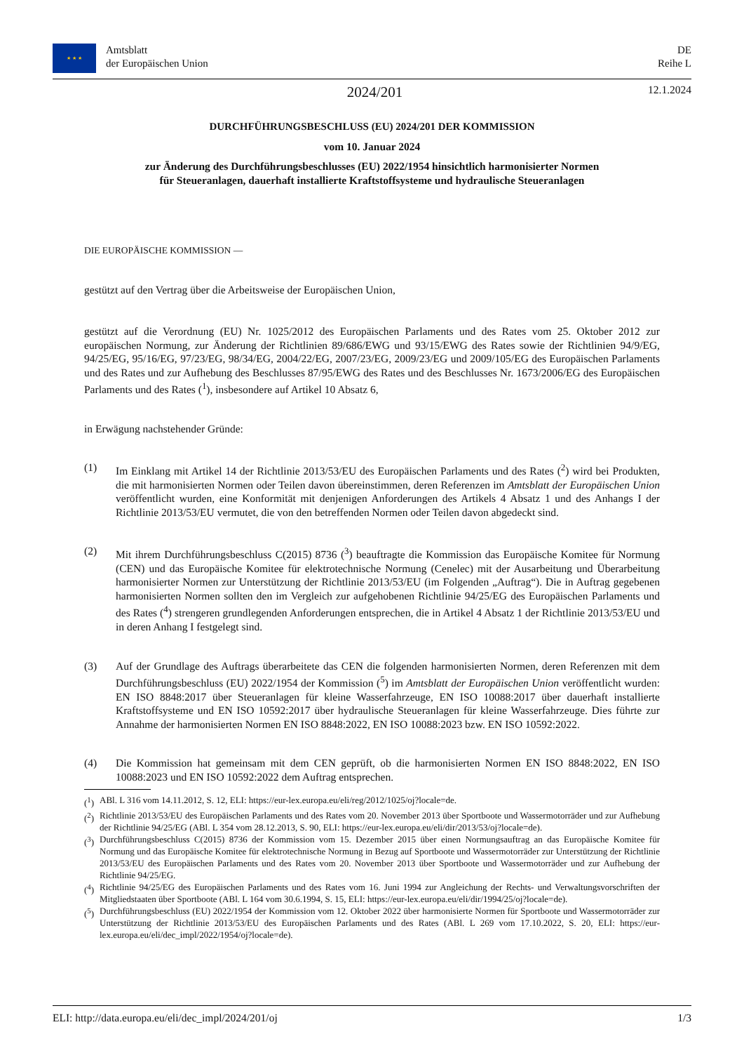★ ★ ★
Amtsblatt
der Europäischen Union
DE
Reihe L
2024/201
12.1.2024
DURCHFÜHRUNGSBESCHLUSS (EU) 2024/201 DER KOMMISSION
vom 10. Januar 2024
zur Änderung des Durchführungsbeschlusses (EU) 2022/1954 hinsichtlich harmonisierter Normen
für Steueranlagen, dauerhaft installierte Kraftstoffsysteme und hydraulische Steueranlagen
DIE EUROPÄISCHE KOMMISSION —
gestützt auf den Vertrag über die Arbeitsweise der Europäischen Union,
gestützt auf die Verordnung (EU) Nr. 1025/2012 des Europäischen Parlaments und des Rates vom 25. Oktober 2012 zur europäischen Normung, zur Änderung der Richtlinien 89/686/EWG und 93/15/EWG des Rates sowie der Richtlinien 94/9/EG, 94/25/EG, 95/16/EG, 97/23/EG, 98/34/EG, 2004/22/EG, 2007/23/EG, 2009/23/EG und 2009/105/EG des Europäischen Parlaments und des Rates und zur Aufhebung des Beschlusses 87/95/EWG des Rates und des Beschlusses Nr. 1673/2006/EG des Europäischen Parlaments und des Rates (<sup>1</sup>), insbesondere auf Artikel 10 Absatz 6,
in Erwägung nachstehender Gründe:
(1) Im Einklang mit Artikel 14 der Richtlinie 2013/53/EU des Europäischen Parlaments und des Rates (<sup>2</sup>) wird bei Produkten, die mit harmonisierten Normen oder Teilen davon übereinstimmen, deren Referenzen im Amtsblatt der Europäischen Union veröffentlicht wurden, eine Konformität mit denjenigen Anforderungen des Artikels 4 Absatz 1 und des Anhangs I der Richtlinie 2013/53/EU vermutet, die von den betreffenden Normen oder Teilen davon abgedeckt sind.
(2) Mit ihrem Durchführungsbeschluss C(2015) 8736 (<sup>3</sup>) beauftragte die Kommission das Europäische Komitee für Normung (CEN) und das Europäische Komitee für elektrotechnische Normung (Cenelec) mit der Ausarbeitung und Überarbeitung harmonisierter Normen zur Unterstützung der Richtlinie 2013/53/EU (im Folgenden „Auftrag“). Die in Auftrag gegebenen harmonisierten Normen sollten den im Vergleich zur aufgehobenen Richtlinie 94/25/EG des Europäischen Parlaments und des Rates (<sup>4</sup>) strengeren grundlegenden Anforderungen entsprechen, die in Artikel 4 Absatz 1 der Richtlinie 2013/53/EU und in deren Anhang I festgelegt sind.
(3) Auf der Grundlage des Auftrags überarbeitete das CEN die folgenden harmonisierten Normen, deren Referenzen mit dem Durchführungsbeschluss (EU) 2022/1954 der Kommission (<sup>5</sup>) im Amtsblatt der Europäischen Union veröffentlicht wurden: EN ISO 8848:2017 über Steueranlagen für kleine Wasserfahrzeuge, EN ISO 10088:2017 über dauerhaft installierte Kraftstoffsysteme und EN ISO 10592:2017 über hydraulische Steueranlagen für kleine Wasserfahrzeuge. Dies führte zur Annahme der harmonisierten Normen EN ISO 8848:2022, EN ISO 10088:2023 bzw. EN ISO 10592:2022.
(4) Die Kommission hat gemeinsam mit dem CEN geprüft, ob die harmonisierten Normen EN ISO 8848:2022, EN ISO 10088:2023 und EN ISO 10592:2022 dem Auftrag entsprechen.
(<sup>1</sup>) ABl. L 316 vom 14.11.2012, S. 12, ELI: https://eur-lex.europa.eu/eli/reg/2012/1025/oj?locale=de.
(<sup>2</sup>) Richtlinie 2013/53/EU des Europäischen Parlaments und des Rates vom 20. November 2013 über Sportboote und Wassermotorräder und zur Aufhebung der Richtlinie 94/25/EG (ABl. L 354 vom 28.12.2013, S. 90, ELI: https://eur-lex.europa.eu/eli/dir/2013/53/oj?locale=de).
(<sup>3</sup>) Durchführungsbeschluss C(2015) 8736 der Kommission vom 15. Dezember 2015 über einen Normungsauftrag an das Europäische Komitee für Normung und das Europäische Komitee für elektrotechnische Normung in Bezug auf Sportboote und Wassermotorräder zur Unterstützung der Richtlinie 2013/53/EU des Europäischen Parlaments und des Rates vom 20. November 2013 über Sportboote und Wassermotorräder und zur Aufhebung der Richtlinie 94/25/EG.
(<sup>4</sup>) Richtlinie 94/25/EG des Europäischen Parlaments und des Rates vom 16. Juni 1994 zur Angleichung der Rechts- und Verwaltungsvorschriften der Mitgliedstaaten über Sportboote (ABl. L 164 vom 30.6.1994, S. 15, ELI: https://eur-lex.europa.eu/eli/dir/1994/25/oj?locale=de).
(<sup>5</sup>) Durchführungsbeschluss (EU) 2022/1954 der Kommission vom 12. Oktober 2022 über harmonisierte Normen für Sportboote und Wassermotorräder zur Unterstützung der Richtlinie 2013/53/EU des Europäischen Parlaments und des Rates (ABl. L 269 vom 17.10.2022, S. 20, ELI: https://eur-lex.europa.eu/eli/dec_impl/2022/1954/oj?locale=de).
ELI: http://data.europa.eu/eli/dec_impl/2024/201/oj 1/3